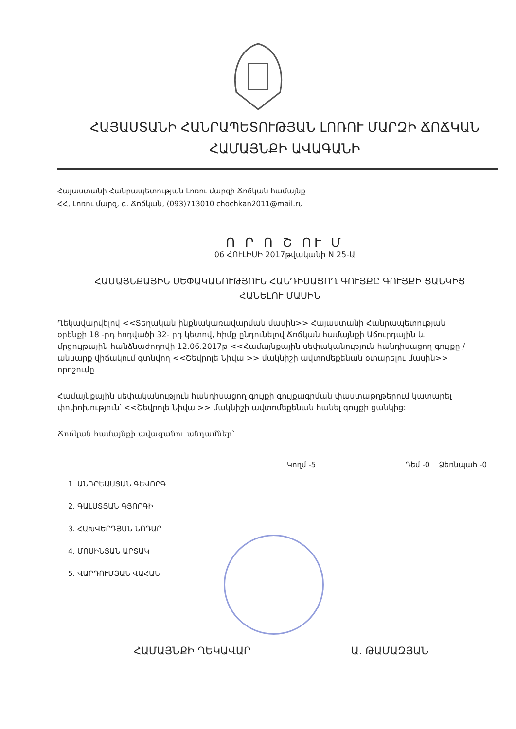ՀԱՅԱՍՏԱՆԻ ՀԱՆՐԱՊԵՏՈՒԹՅԱՆ ԼՈՌՈՒ ՄԱՐԶԻ ՃՈՃԿԱՆ
ՀԱՄԱՅՆՔԻ ԱՎԱԳԱՆԻ
Հայաստանի Հանրապետության Լոռու մարզի Ճոճկան համայնք
ՀՀ, Լոռու մարզ, գ. Ճոճկան, (093)713010 chochkan2011@mail.ru
Ո Ր Ո Շ ՈՒ Մ
06 ՀՈՒԼԻՍԻ 2017թվականի N 25-Ա
ՀԱՄԱՅՆՔԱՅԻՆ ՍԵՓԱԿԱՆՈՒԹՅՈՒՆ ՀԱՆԴԻՍԱՑՈՂ ԳՈՒՅՔԸ ԳՈՒՅՔԻ ՑԱՆԿԻՑ ՀԱՆԵԼՈՒ ՄԱՍԻՆ
Ղեկավարվելով <<Տեղական ինքնակառավարման մասին>> Հայաստանի Հանրապետության օրենքի 18 -րդ հոդվածի 32- րդ կետով, հիմք ընդունելով Ճոճկան համայնքի Աճուրդային և մրցույթային հանձնաժողովի 12.06.2017թ <<Համայնքային սեփականություն հանդիսացող գույքը /անսարք վիճակում գտնվող <<Շեվրոլե Նիվա >> մակնիշի ավտոմեքենան օտարելու մասին>> որոշումը
Համայնքային սեփականություն հանդիսացող գույքի գույքագրման փաստաթղթերում կատարել փոփոխություն՝ <<Շեվրոլե Նիվա >> մակնիշի ավտոմեքենան հանել գույքի ցանկից:
Ճոճկան համայնքի ավագանու անդամներ՝
Կողմ -5 Դեմ -0 Ձեռնպահ -0
1. ԱՆԴՐԵԱՍՅԱՆ ԳԵՎՈՐԳ
2. ԳԱԼՍՏՅԱՆ ԳՅՈՐԳԻ
3. ՀԱԽՎԵՐԴՅԱՆ ՆՈԴԱՐ
4. ՄՈՍԻՆՅԱՆ ԱՐՏԱԿ
5. ՎԱՐԴՈՒՄՅԱՆ ՎԱՀԱՆ
ՀԱՄԱՅՆՔԻ ՂԵԿԱՎԱՐ Ա. ԹԱՄԱԶՅԱՆ